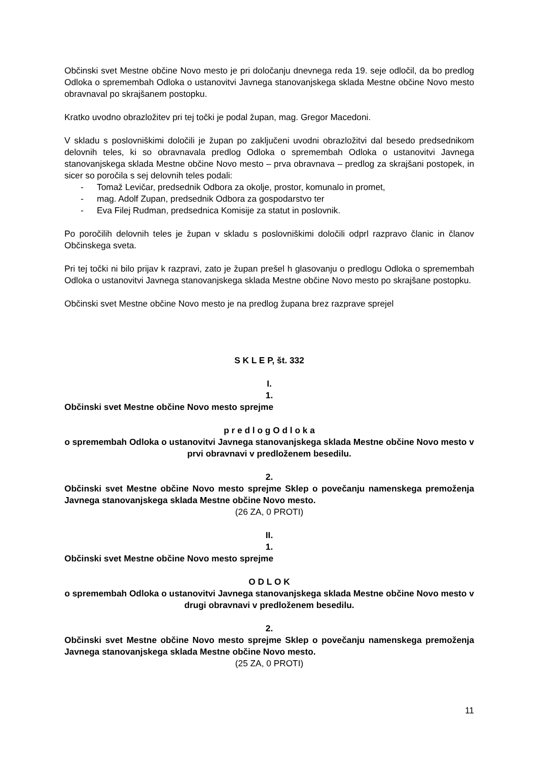Občinski svet Mestne občine Novo mesto je pri določanju dnevnega reda 19. seje odločil, da bo predlog Odloka o spremembah Odloka o ustanovitvi Javnega stanovanjskega sklada Mestne občine Novo mesto obravnaval po skrajšanem postopku.
Kratko uvodno obrazložitev pri tej točki je podal župan, mag. Gregor Macedoni.
V skladu s poslovniškimi določili je župan po zaključeni uvodni obrazložitvi dal besedo predsednikom delovnih teles, ki so obravnavala predlog Odloka o spremembah Odloka o ustanovitvi Javnega stanovanjskega sklada Mestne občine Novo mesto – prva obravnava – predlog za skrajšani postopek, in sicer so poročila s sej delovnih teles podali:
- Tomaž Levičar, predsednik Odbora za okolje, prostor, komunalo in promet,
- mag. Adolf Zupan, predsednik Odbora za gospodarstvo ter
- Eva Filej Rudman, predsednica Komisije za statut in poslovnik.
Po poročilih delovnih teles je župan v skladu s poslovniškimi določili odprl razpravo članic in članov Občinskega sveta.
Pri tej točki ni bilo prijav k razpravi, zato je župan prešel h glasovanju o predlogu Odloka o spremembah Odloka o ustanovitvi Javnega stanovanjskega sklada Mestne občine Novo mesto po skrajšane postopku.
Občinski svet Mestne občine Novo mesto je na predlog župana brez razprave sprejel
S K L E P, št. 332
I.
1.
Občinski svet Mestne občine Novo mesto sprejme
p r e d l o g O d l o k a
o spremembah Odloka o ustanovitvi Javnega stanovanjskega sklada Mestne občine Novo mesto v prvi obravnavi v predloženem besedilu.
2.
Občinski svet Mestne občine Novo mesto sprejme Sklep o povečanju namenskega premoženja Javnega stanovanjskega sklada Mestne občine Novo mesto.
(26 ZA, 0 PROTI)
II.
1.
Občinski svet Mestne občine Novo mesto sprejme
O D L O K
o spremembah Odloka o ustanovitvi Javnega stanovanjskega sklada Mestne občine Novo mesto v drugi obravnavi v predloženem besedilu.
2.
Občinski svet Mestne občine Novo mesto sprejme Sklep o povečanju namenskega premoženja Javnega stanovanjskega sklada Mestne občine Novo mesto.
(25 ZA, 0 PROTI)
11